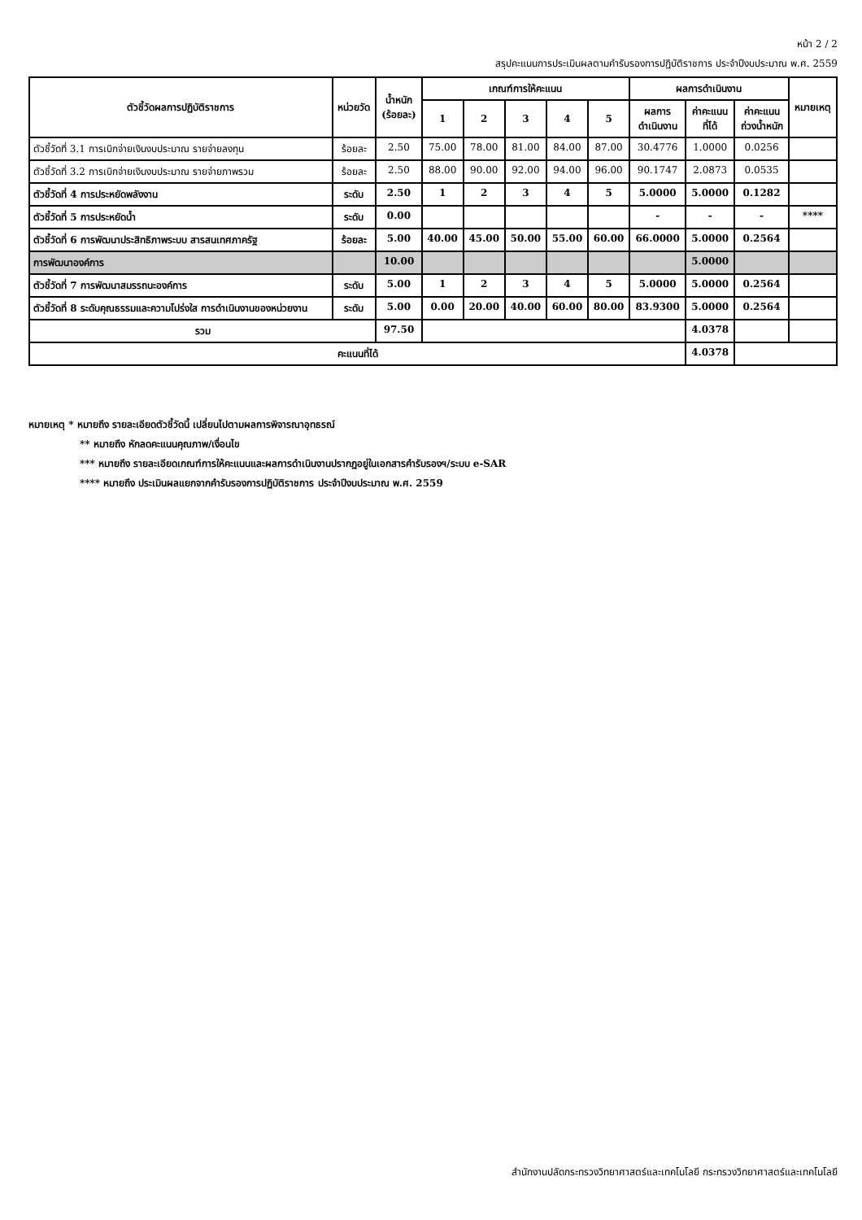หน้า 2 / 2
สรุปคะแนนการประเมินผลตามคำรับรองการปฏิบัติราชการ ประจำปีงบประมาณ พ.ศ. 2559
| ตัวชี้วัดผลการปฏิบัติราชการ | หน่วยวัด | น้ำหนัก (ร้อยละ) | เกณฑ์การให้คะแนน | | | | | ผลการดำเนินงาน | | | หมายเหตุ |
| --- | --- | --- | --- | --- | --- | --- | --- | --- | --- | --- | --- |
| | | | 1 | 2 | 3 | 4 | 5 | ผลการ ดำเนินงาน | ค่าคะแนน ที่ได้ | ค่าคะแนน ถ่วงน้ำหนัก | |
| ตัวชี้วัดที่ 3.1 การเบิกจ่ายเงินงบประมาณ รายจ่ายลงทุน | ร้อยละ | 2.50 | 75.00 | 78.00 | 81.00 | 84.00 | 87.00 | 30.4776 | 1.0000 | 0.0256 | |
| ตัวชี้วัดที่ 3.2 การเบิกจ่ายเงินงบประมาณ รายจ่ายภาพรวม | ร้อยละ | 2.50 | 88.00 | 90.00 | 92.00 | 94.00 | 96.00 | 90.1747 | 2.0873 | 0.0535 | |
| ตัวชี้วัดที่ 4 การประหยัดพลังงาน | ระดับ | 2.50 | 1 | 2 | 3 | 4 | 5 | 5.0000 | 5.0000 | 0.1282 | |
| ตัวชี้วัดที่ 5 การประหยัดน้ำ | ระดับ | 0.00 | | | | | | - | - | - | **** |
| ตัวชี้วัดที่ 6 การพัฒนาประสิทธิภาพระบบ สารสนเทศภาครัฐ | ร้อยละ | 5.00 | 40.00 | 45.00 | 50.00 | 55.00 | 60.00 | 66.0000 | 5.0000 | 0.2564 | |
| การพัฒนาองค์การ | | 10.00 | | | | | | | 5.0000 | | |
| ตัวชี้วัดที่ 7 การพัฒนาสมรรถนะองค์การ | ระดับ | 5.00 | 1 | 2 | 3 | 4 | 5 | 5.0000 | 5.0000 | 0.2564 | |
| ตัวชี้วัดที่ 8 ระดับคุณธรรมและความโปร่งใส การดำเนินงานของหน่วยงาน | ระดับ | 5.00 | 0.00 | 20.00 | 40.00 | 60.00 | 80.00 | 83.9300 | 5.0000 | 0.2564 | |
| รวม | | 97.50 | | | | | | | 4.0378 | | |
| คะแนนที่ได้ | | | | | | | | | 4.0378 | | |
หมายเหตุ * หมายถึง รายละเอียดตัวชี้วัดนี้ เปลี่ยนไปตามผลการพิจารณาอุทธรณ์
** หมายถึง หักลดคะแนนคุณภาพ/เงื่อนไข
*** หมายถึง รายละเอียดเกณฑ์การให้คะแนนและผลการดำเนินงานปรากฏอยู่ในเอกสารคำรับรองฯ/ระบบ e-SAR
**** หมายถึง ประเมินผลแยกจากคำรับรองการปฏิบัติราชการ ประจำปีงบประมาณ พ.ศ. 2559
สำนักงานปลัดกระทรวงวิทยาศาสตร์และเทคโนโลยี กระทรวงวิทยาศาสตร์และเทคโนโลยี